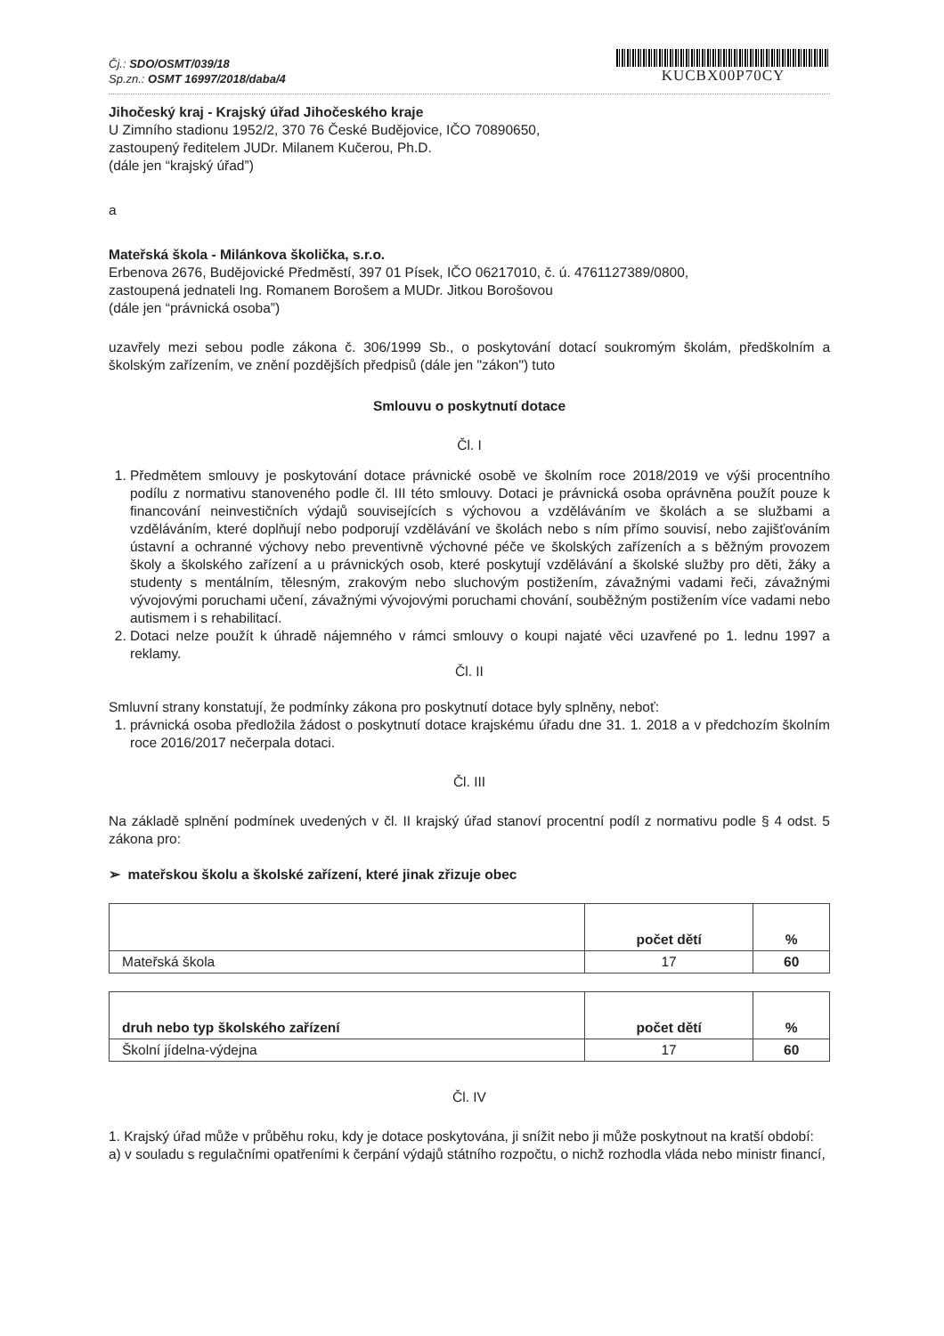Čj.: SDO/OSMT/039/18
Sp.zn.: OSMT 16997/2018/daba/4
KUCBX00P70CY
Jihočeský kraj - Krajský úřad Jihočeského kraje
U Zimního stadionu 1952/2, 370 76 České Budějovice, IČO 70890650,
zastoupený ředitelem JUDr. Milanem Kučerou, Ph.D.
(dále jen “krajský úřad”)
a
Mateřská škola - Milánkova školička, s.r.o.
Erbenova 2676, Budějovické Předměstí, 397 01 Písek, IČO 06217010, č. ú. 4761127389/0800,
zastoupená jednateli Ing. Romanem Borošem a MUDr. Jitkou Borošovou
(dále jen “právnická osoba”)
uzavřely mezi sebou podle zákona č. 306/1999 Sb., o poskytování dotací soukromým školám, předškolním a školským zařízením, ve znění pozdějších předpisů (dále jen "zákon") tuto
Smlouvu o poskytnutí dotace
Čl. I
1. Předmětem smlouvy je poskytování dotace právnické osobě ve školním roce 2018/2019 ve výši procentního podílu z normativu stanoveného podle čl. III této smlouvy. Dotaci je právnická osoba oprávněna použít pouze k financování neinvestičních výdajů souvisejících s výchovou a vzděláváním ve školách a se službami a vzděláváním, které doplňují nebo podporují vzdělávání ve školách nebo s ním přímo souvisí, nebo zajišťováním ústavní a ochranné výchovy nebo preventivně výchovné péče ve školských zařízeních a s běžným provozem školy a školského zařízení a u právnických osob, které poskytují vzdělávání a školské služby pro děti, žáky a studenty s mentálním, tělesným, zrakovým nebo sluchovým postižením, závažnými vadami řeči, závažnými vývojovými poruchami učení, závažnými vývojovými poruchami chování, souběžným postižením více vadami nebo autismem i s rehabilitací.
2. Dotaci nelze použít k úhradě nájemného v rámci smlouvy o koupi najaté věci uzavřené po 1. lednu 1997 a reklamy.
Čl. II
Smluvní strany konstatují, že podmínky zákona pro poskytnutí dotace byly splněny, neboť:
1. právnická osoba předložila žádost o poskytnutí dotace krajskému úřadu dne 31. 1. 2018 a v předchozím školním roce 2016/2017 nečerpala dotaci.
Čl. III
Na základě splnění podmínek uvedených v čl. II krajský úřad stanoví procentní podíl z normativu podle § 4 odst. 5 zákona pro:
➢ mateřskou školu a školské zařízení, které jinak zřizuje obec
| | počet dětí | % |
| --- | --- | --- |
| Mateřská škola | 17 | 60 |
| druh nebo typ školského zařízení | počet dětí | % |
| --- | --- | --- |
| Školní jídelna-výdejna | 17 | 60 |
Čl. IV
1. Krajský úřad může v průběhu roku, kdy je dotace poskytována, ji snížit nebo ji může poskytnout na kratší období:
a) v souladu s regulačními opatřeními k čerpání výdajů státního rozpočtu, o nichž rozhodla vláda nebo ministr financí,